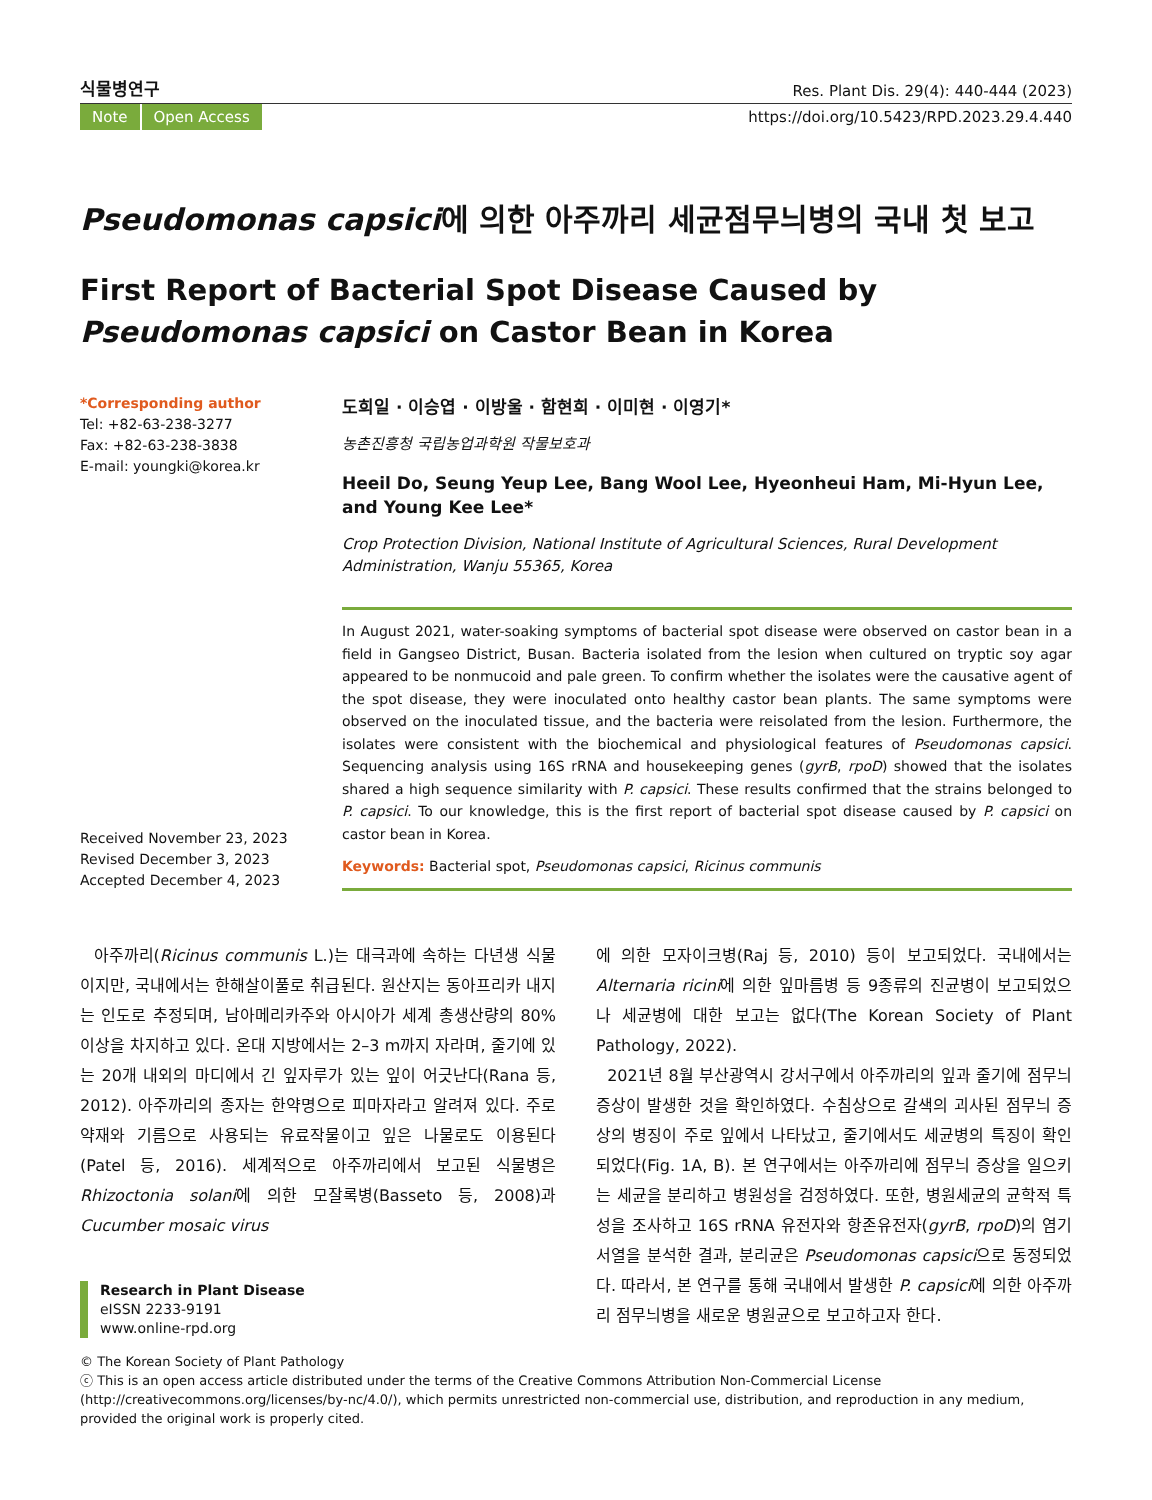식물병연구 Res. Plant Dis. 29(4): 440-444 (2023)
Note Open Access https://doi.org/10.5423/RPD.2023.29.4.440
Pseudomonas capsici에 의한 아주까리 세균점무늬병의 국내 첫 보고
First Report of Bacterial Spot Disease Caused by Pseudomonas capsici on Castor Bean in Korea
*Corresponding author
Tel: +82-63-238-3277
Fax: +82-63-238-3838
E-mail: youngki@korea.kr
Received November 23, 2023
Revised December 3, 2023
Accepted December 4, 2023
도희일 · 이승엽 · 이방울 · 함현희 · 이미현 · 이영기*
농촌진흥청 국립농업과학원 작물보호과
Heeil Do, Seung Yeup Lee, Bang Wool Lee, Hyeonheui Ham, Mi-Hyun Lee, and Young Kee Lee*
Crop Protection Division, National Institute of Agricultural Sciences, Rural Development Administration, Wanju 55365, Korea
In August 2021, water-soaking symptoms of bacterial spot disease were observed on castor bean in a field in Gangseo District, Busan. Bacteria isolated from the lesion when cultured on tryptic soy agar appeared to be nonmucoid and pale green. To confirm whether the isolates were the causative agent of the spot disease, they were inoculated onto healthy castor bean plants. The same symptoms were observed on the inoculated tissue, and the bacteria were reisolated from the lesion. Furthermore, the isolates were consistent with the biochemical and physiological features of Pseudomonas capsici. Sequencing analysis using 16S rRNA and housekeeping genes (gyrB, rpoD) showed that the isolates shared a high sequence similarity with P. capsici. These results confirmed that the strains belonged to P. capsici. To our knowledge, this is the first report of bacterial spot disease caused by P. capsici on castor bean in Korea.
Keywords: Bacterial spot, Pseudomonas capsici, Ricinus communis
아주까리(Ricinus communis L.)는 대극과에 속하는 다년생 식물이지만, 국내에서는 한해살이풀로 취급된다. 원산지는 동아프리카 내지는 인도로 추정되며, 남아메리카주와 아시아가 세계 총생산량의 80% 이상을 차지하고 있다. 온대 지방에서는 2–3 m까지 자라며, 줄기에 있는 20개 내외의 마디에서 긴 잎자루가 있는 잎이 어긋난다(Rana 등, 2012). 아주까리의 종자는 한약명으로 피마자라고 알려져 있다. 주로 약재와 기름으로 사용되는 유료작물이고 잎은 나물로도 이용된다(Patel 등, 2016). 세계적으로 아주까리에서 보고된 식물병은 Rhizoctonia solani에 의한 모잘록병(Basseto 등, 2008)과 Cucumber mosaic virus
Research in Plant Disease
eISSN 2233-9191
www.online-rpd.org
에 의한 모자이크병(Raj 등, 2010) 등이 보고되었다. 국내에서는 Alternaria ricini에 의한 잎마름병 등 9종류의 진균병이 보고되었으나 세균병에 대한 보고는 없다(The Korean Society of Plant Pathology, 2022).
2021년 8월 부산광역시 강서구에서 아주까리의 잎과 줄기에 점무늬 증상이 발생한 것을 확인하였다. 수침상으로 갈색의 괴사된 점무늬 증상의 병징이 주로 잎에서 나타났고, 줄기에서도 세균병의 특징이 확인되었다(Fig. 1A, B). 본 연구에서는 아주까리에 점무늬 증상을 일으키는 세균을 분리하고 병원성을 검정하였다. 또한, 병원세균의 균학적 특성을 조사하고 16S rRNA 유전자와 항존유전자(gyrB, rpoD)의 염기서열을 분석한 결과, 분리균은 Pseudomonas capsici으로 동정되었다. 따라서, 본 연구를 통해 국내에서 발생한 P. capsici에 의한 아주까리 점무늬병을 새로운 병원균으로 보고하고자 한다.
© The Korean Society of Plant Pathology
ⓒ This is an open access article distributed under the terms of the Creative Commons Attribution Non-Commercial License (http://creativecommons.org/licenses/by-nc/4.0/), which permits unrestricted non-commercial use, distribution, and reproduction in any medium, provided the original work is properly cited.